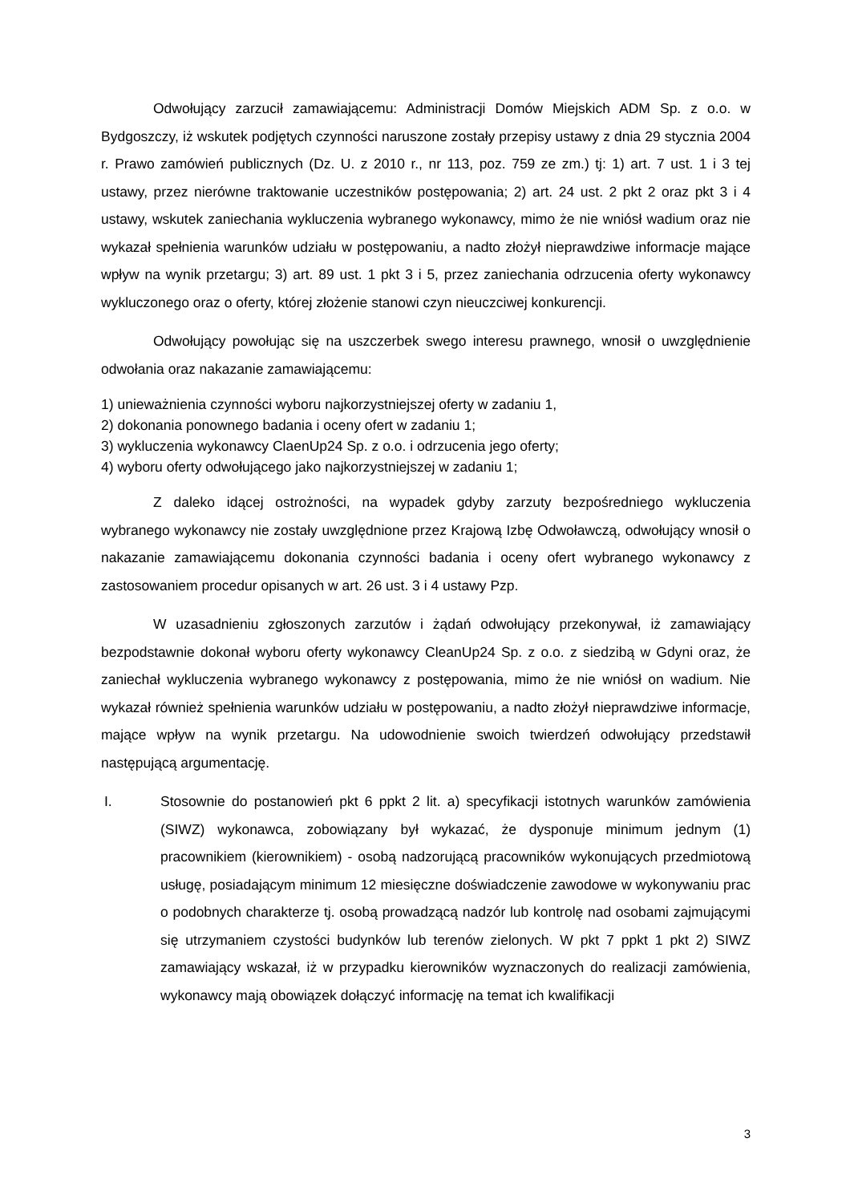Odwołujący zarzucił zamawiającemu: Administracji Domów Miejskich ADM Sp. z o.o. w Bydgoszczy, iż wskutek podjętych czynności naruszone zostały przepisy ustawy z dnia 29 stycznia 2004 r. Prawo zamówień publicznych (Dz. U. z 2010 r., nr 113, poz. 759 ze zm.) tj: 1) art. 7 ust. 1 i 3 tej ustawy, przez nierówne traktowanie uczestników postępowania; 2) art. 24 ust. 2 pkt 2 oraz pkt 3 i 4 ustawy, wskutek zaniechania wykluczenia wybranego wykonawcy, mimo że nie wniósł wadium oraz nie wykazał spełnienia warunków udziału w postępowaniu, a nadto złożył nieprawdziwe informacje mające wpływ na wynik przetargu; 3) art. 89 ust. 1 pkt 3 i 5, przez zaniechania odrzucenia oferty wykonawcy wykluczonego oraz o oferty, której złożenie stanowi czyn nieuczciwej konkurencji.
Odwołujący powołując się na uszczerbek swego interesu prawnego, wnosił o uwzględnienie odwołania oraz nakazanie zamawiającemu:
1) unieważnienia czynności wyboru najkorzystniejszej oferty w zadaniu 1,
2) dokonania ponownego badania i oceny ofert w zadaniu 1;
3) wykluczenia wykonawcy ClaenUp24 Sp. z o.o. i odrzucenia jego oferty;
4) wyboru oferty odwołującego jako najkorzystniejszej w zadaniu 1;
Z daleko idącej ostrożności, na wypadek gdyby zarzuty bezpośredniego wykluczenia wybranego wykonawcy nie zostały uwzględnione przez Krajową Izbę Odwoławczą, odwołujący wnosił o nakazanie zamawiającemu dokonania czynności badania i oceny ofert wybranego wykonawcy z zastosowaniem procedur opisanych w art. 26 ust. 3 i 4 ustawy Pzp.
W uzasadnieniu zgłoszonych zarzutów i żądań odwołujący przekonywał, iż zamawiający bezpodstawnie dokonał wyboru oferty wykonawcy CleanUp24 Sp. z o.o. z siedzibą w Gdyni oraz, że zaniechał wykluczenia wybranego wykonawcy z postępowania, mimo że nie wniósł on wadium. Nie wykazał również spełnienia warunków udziału w postępowaniu, a nadto złożył nieprawdziwe informacje, mające wpływ na wynik przetargu. Na udowodnienie swoich twierdzeń odwołujący przedstawił następującą argumentację.
I. Stosownie do postanowień pkt 6 ppkt 2 lit. a) specyfikacji istotnych warunków zamówienia (SIWZ) wykonawca, zobowiązany był wykazać, że dysponuje minimum jednym (1) pracownikiem (kierownikiem) - osobą nadzorującą pracowników wykonujących przedmiotową usługę, posiadającym minimum 12 miesięczne doświadczenie zawodowe w wykonywaniu prac o podobnych charakterze tj. osobą prowadzącą nadzór lub kontrolę nad osobami zajmującymi się utrzymaniem czystości budynków lub terenów zielonych. W pkt 7 ppkt 1 pkt 2) SIWZ zamawiający wskazał, iż w przypadku kierowników wyznaczonych do realizacji zamówienia, wykonawcy mają obowiązek dołączyć informację na temat ich kwalifikacji
3